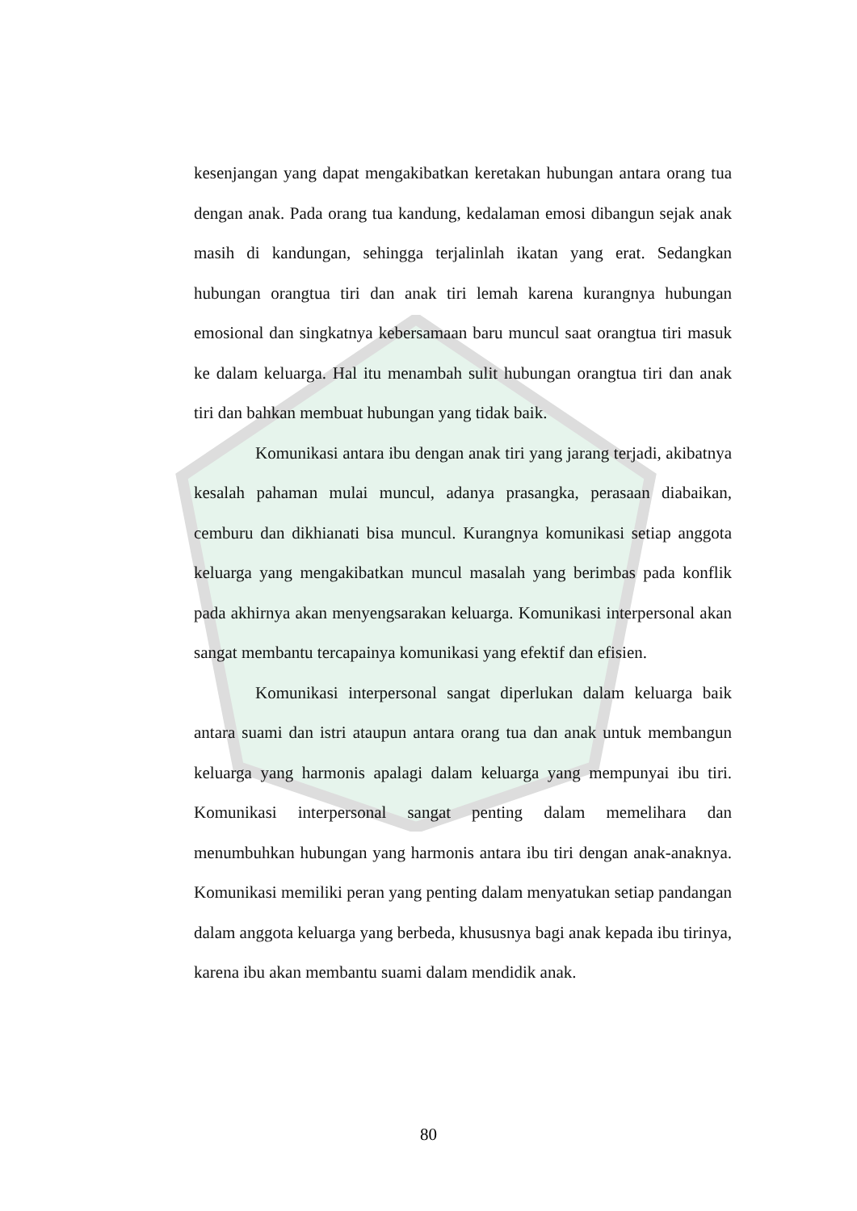kesenjangan yang dapat mengakibatkan keretakan hubungan antara orang tua dengan anak. Pada orang tua kandung, kedalaman emosi dibangun sejak anak masih di kandungan, sehingga terjalinlah ikatan yang erat. Sedangkan hubungan orangtua tiri dan anak tiri lemah karena kurangnya hubungan emosional dan singkatnya kebersamaan baru muncul saat orangtua tiri masuk ke dalam keluarga. Hal itu menambah sulit hubungan orangtua tiri dan anak tiri dan bahkan membuat hubungan yang tidak baik.
Komunikasi antara ibu dengan anak tiri yang jarang terjadi, akibatnya kesalah pahaman mulai muncul, adanya prasangka, perasaan diabaikan, cemburu dan dikhianati bisa muncul. Kurangnya komunikasi setiap anggota keluarga yang mengakibatkan muncul masalah yang berimbas pada konflik pada akhirnya akan menyengsarakan keluarga. Komunikasi interpersonal akan sangat membantu tercapainya komunikasi yang efektif dan efisien.
Komunikasi interpersonal sangat diperlukan dalam keluarga baik antara suami dan istri ataupun antara orang tua dan anak untuk membangun keluarga yang harmonis apalagi dalam keluarga yang mempunyai ibu tiri. Komunikasi interpersonal sangat penting dalam memelihara dan menumbuhkan hubungan yang harmonis antara ibu tiri dengan anak-anaknya. Komunikasi memiliki peran yang penting dalam menyatukan setiap pandangan dalam anggota keluarga yang berbeda, khususnya bagi anak kepada ibu tirinya, karena ibu akan membantu suami dalam mendidik anak.
80